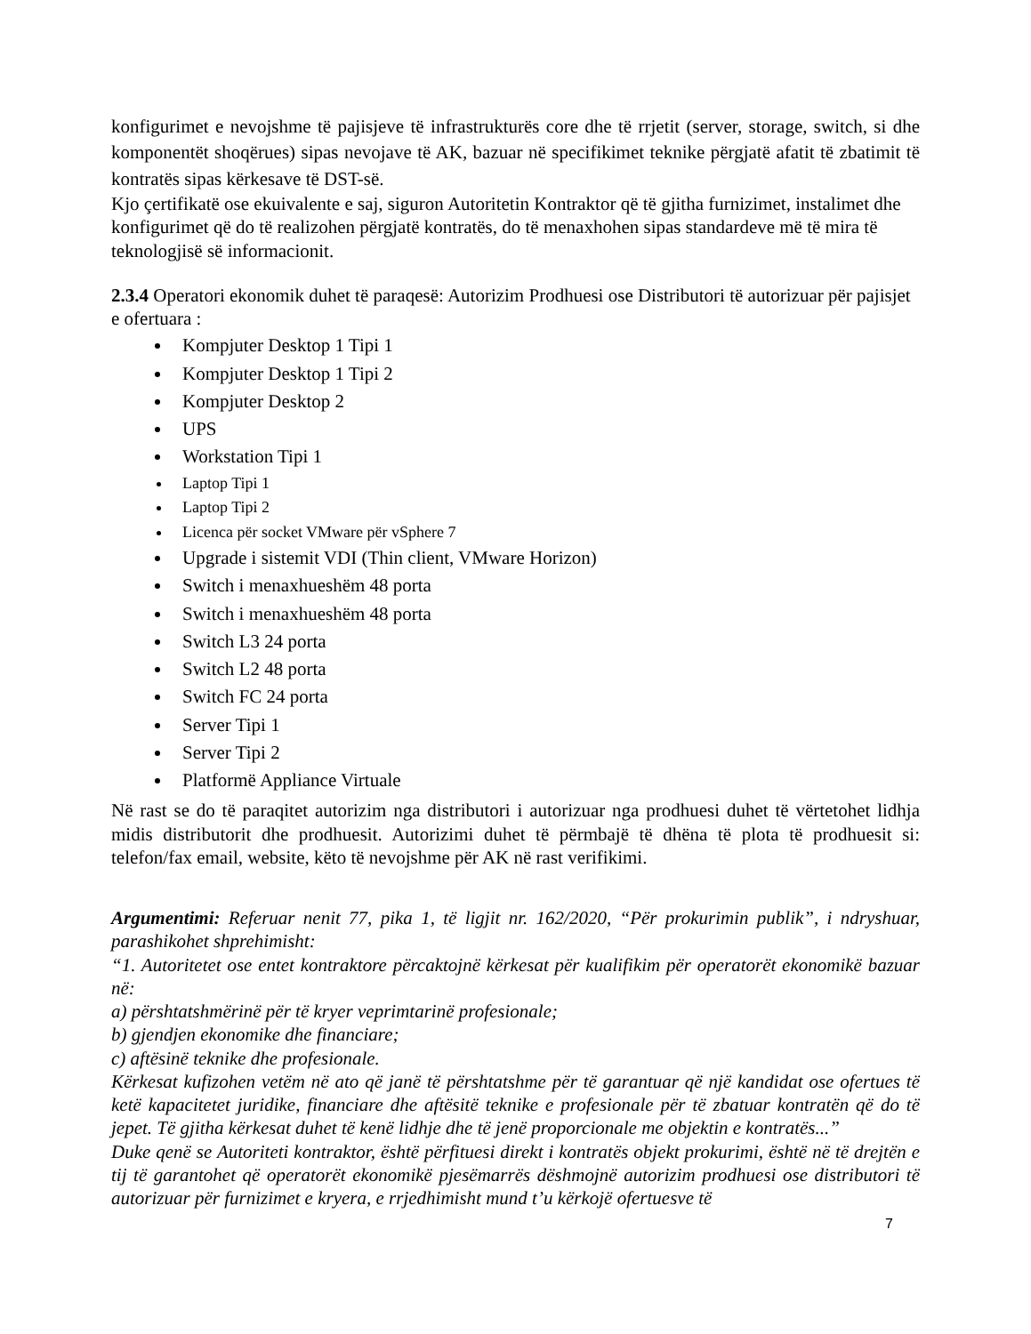konfigurimet e nevojshme të pajisjeve të infrastrukturës core dhe të rrjetit (server, storage, switch, si dhe komponentët shoqërues) sipas nevojave të AK, bazuar në specifikimet teknike përgjatë afatit të zbatimit të kontratës sipas kërkesave të DST-së.
Kjo çertifikatë ose ekuivalente e saj, siguron Autoritetin Kontraktor që të gjitha furnizimet, instalimet dhe konfigurimet që do të realizohen përgjatë kontratës, do të menaxhohen sipas standardeve më të mira të teknologjisë së informacionit.
2.3.4 Operatori ekonomik duhet të paraqesë: Autorizim Prodhuesi ose Distributori të autorizuar për pajisjet e ofertuara :
Kompjuter Desktop 1 Tipi 1
Kompjuter Desktop 1 Tipi 2
Kompjuter Desktop 2
UPS
Workstation Tipi 1
Laptop Tipi 1
Laptop Tipi 2
Licenca për socket VMware për vSphere 7
Upgrade i sistemit VDI (Thin client, VMware Horizon)
Switch i menaxhueshëm 48 porta
Switch i menaxhueshëm 48 porta
Switch L3 24 porta
Switch L2 48 porta
Switch FC 24 porta
Server Tipi 1
Server Tipi 2
Platformë Appliance Virtuale
Në rast se do të paraqitet autorizim nga distributori i autorizuar nga prodhuesi duhet të vërtetohet lidhja midis distributorit dhe prodhuesit. Autorizimi duhet të përmbajë të dhëna të plota të prodhuesit si: telefon/fax email, website, këto të nevojshme për AK në rast verifikimi.
Argumentimi: Referuar nenit 77, pika 1, të ligjit nr. 162/2020, “Për prokurimin publik”, i ndryshuar, parashikohet shprehimisht:
“1. Autoritetet ose entet kontraktore përcaktojnë kërkesat për kualifikim për operatorët ekonomikë bazuar në:
a) përshtatshmërinë për të kryer veprimtarinë profesionale;
b) gjendjen ekonomike dhe financiare;
c) aftësinë teknike dhe profesionale.
Kërkesat kufizohen vetëm në ato që janë të përshtatshme për të garantuar që një kandidat ose ofertues të ketë kapacitetet juridike, financiare dhe aftësitë teknike e profesionale për të zbatuar kontratën që do të jepet. Të gjitha kërkesat duhet të kenë lidhje dhe të jenë proporcionale me objektin e kontratës...”
Duke qenë se Autoriteti kontraktor, është përfituesi direkt i kontratës objekt prokurimi, është në të drejtën e tij të garantohet që operatorët ekonomikë pjesëmarrës dëshmojnë autorizim prodhuesi ose distributori të autorizuar për furnizimet e kryera, e rrjedhimisht mund t’u kërkojë ofertuesve të
7